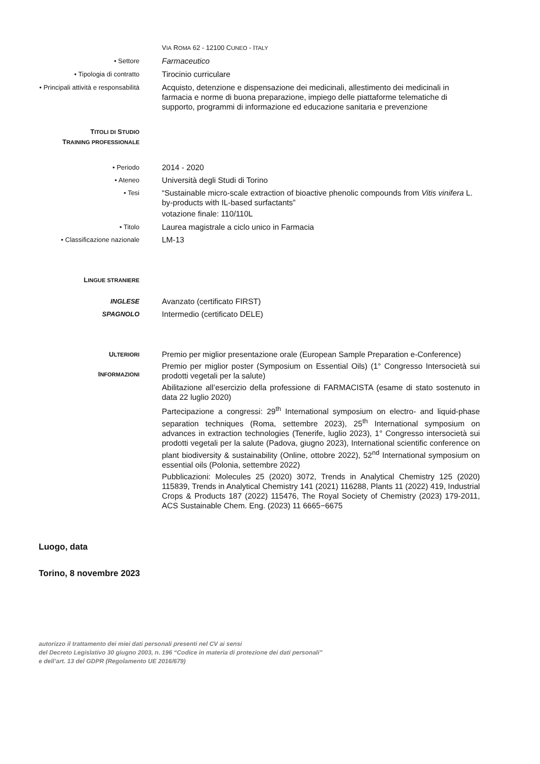VIA ROMA 62 - 12100 CUNEO - ITALY
• Settore
Farmaceutico
• Tipologia di contratto
Tirocinio curriculare
• Principali attività e responsabilità
Acquisto, detenzione e dispensazione dei medicinali, allestimento dei medicinali in farmacia e norme di buona preparazione, impiego delle piattaforme telematiche di supporto, programmi di informazione ed educazione sanitaria e prevenzione
TITOLI DI STUDIO
TRAINING PROFESSIONALE
• Periodo
2014 - 2020
• Ateneo
Università degli Studi di Torino
• Tesi
“Sustainable micro-scale extraction of bioactive phenolic compounds from Vitis vinifera L. by-products with IL-based surfactants”
votazione finale: 110/110L
• Titolo
Laurea magistrale a ciclo unico in Farmacia
• Classificazione nazionale
LM-13
LINGUE STRANIERE
INGLESE
Avanzato (certificato FIRST)
SPAGNOLO
Intermedio (certificato DELE)
ULTERIORI
INFORMAZIONI
Premio per miglior presentazione orale (European Sample Preparation e-Conference)
Premio per miglior poster (Symposium on Essential Oils) (1° Congresso Intersocietà sui prodotti vegetali per la salute)
Abilitazione all’esercizio della professione di FARMACISTA (esame di stato sostenuto in data 22 luglio 2020)
Partecipazione a congressi: 29<sup>th</sup> International symposium on electro- and liquid-phase separation techniques (Roma, settembre 2023), 25<sup>th</sup> International symposium on advances in extraction technologies (Tenerife, luglio 2023), 1° Congresso intersocietà sui prodotti vegetali per la salute (Padova, giugno 2023), International scientific conference on plant biodiversity & sustainability (Online, ottobre 2022), 52<sup>nd</sup> International symposium on essential oils (Polonia, settembre 2022)
Pubblicazioni: Molecules 25 (2020) 3072, Trends in Analytical Chemistry 125 (2020) 115839, Trends in Analytical Chemistry 141 (2021) 116288, Plants 11 (2022) 419, Industrial Crops & Products 187 (2022) 115476, The Royal Society of Chemistry (2023) 179-2011, ACS Sustainable Chem. Eng. (2023) 11 6665−6675
Luogo, data
Torino, 8 novembre 2023
autorizzo il trattamento dei miei dati personali presenti nel CV ai sensi
del Decreto Legislativo 30 giugno 2003, n. 196 “Codice in materia di protezione dei dati personali”
e dell’art. 13 del GDPR (Regolamento UE 2016/679)